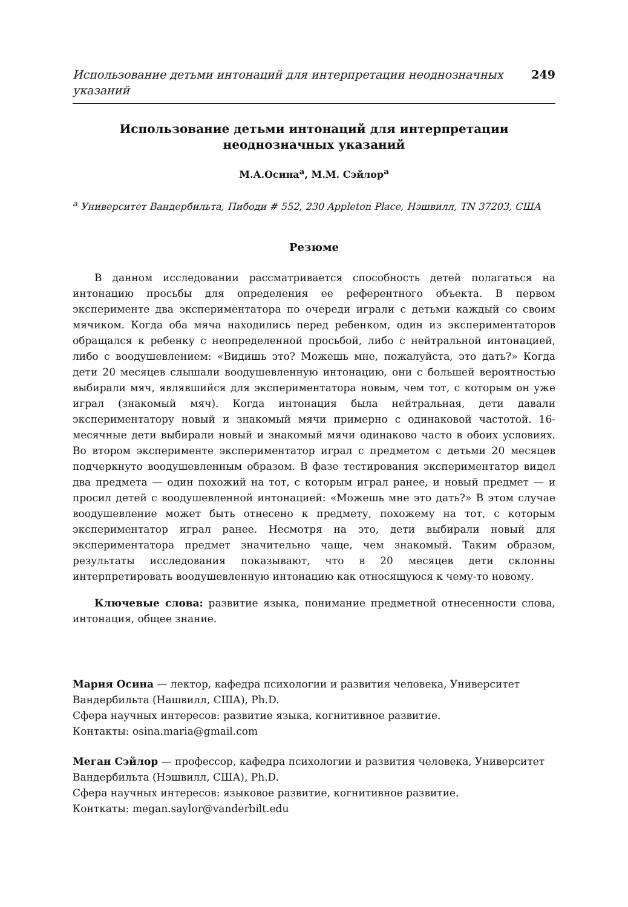Использование детьми интонаций для интерпретации неоднозначных указаний 249
Использование детьми интонаций для интерпретации неоднозначных указаний
М.А.Осина<sup>a</sup>, М.М. Сэйлор<sup>a</sup>
<sup>a</sup> Университет Вандербильта, Пибоди # 552, 230 Appleton Place, Нэшвилл, TN 37203, США
Резюме
В данном исследовании рассматривается способность детей полагаться на интонацию просьбы для определения ее референтного объекта. В первом эксперименте два экспериментатора по очереди играли с детьми каждый со своим мячиком. Когда оба мяча находились перед ребенком, один из экспериментаторов обращался к ребенку с неопределенной просьбой, либо с нейтральной интонацией, либо с воодушевлением: «Видишь это? Можешь мне, пожалуйста, это дать?» Когда дети 20 месяцев слышали воодушевленную интонацию, они с большей вероятностью выбирали мяч, являвшийся для экспериментатора новым, чем тот, с которым он уже играл (знакомый мяч). Когда интонация была нейтральная, дети давали экспериментатору новый и знакомый мячи примерно с одинаковой частотой. 16-месячные дети выбирали новый и знакомый мячи одинаково часто в обоих условиях. Во втором эксперименте экспериментатор играл с предметом с детьми 20 месяцев подчеркнуто воодушевленным образом. В фазе тестирования экспериментатор видел два предмета — один похожий на тот, с которым играл ранее, и новый предмет — и просил детей с воодушевленной интонацией: «Можешь мне это дать?» В этом случае воодушевление может быть отнесено к предмету, похожему на тот, с которым экспериментатор играл ранее. Несмотря на это, дети выбирали новый для экспериментатора предмет значительно чаще, чем знакомый. Таким образом, результаты исследования показывают, что в 20 месяцев дети склонны интерпретировать воодушевленную интонацию как относящуюся к чему-то новому.
Ключевые слова: развитие языка, понимание предметной отнесенности слова, интонация, общее знание.
Мария Осина — лектор, кафедра психологии и развития человека, Университет Вандербильта (Нашвилл, США), Ph.D.
Сфера научных интересов: развитие языка, когнитивное развитие.
Контакты: osina.maria@gmail.com
Меган Сэйлор — профессор, кафедра психологии и развития человека, Университет Вандербильта (Нэшвилл, США), Ph.D.
Сфера научных интересов: языковое развитие, когнитивное развитие.
Конткаты: megan.saylor@vanderbilt.edu